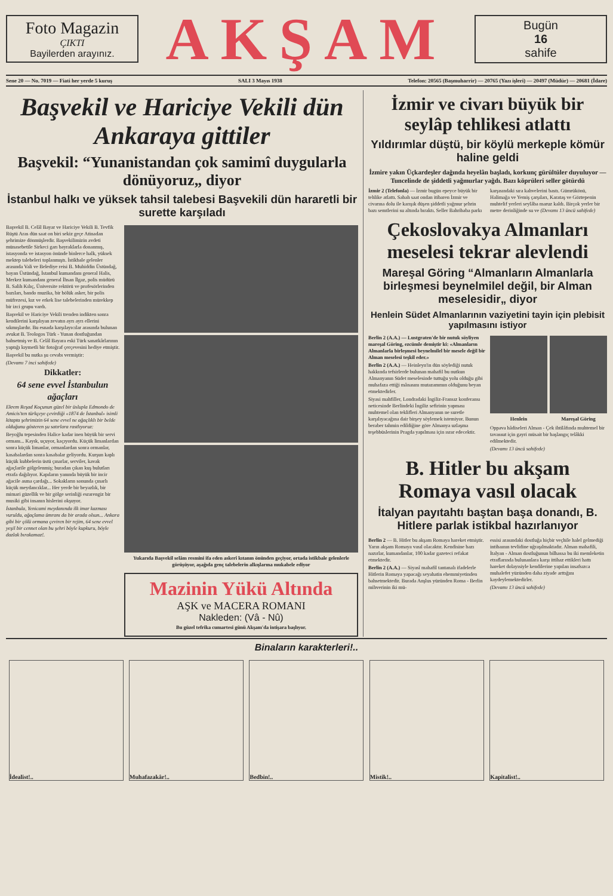Foto Magazin
ÇIKTI
Bayilerden arayınız.
AKŞAM
Bugün
16
sahife
Sene 20 — No. 7019 — Fiati her yerde 5 kuruş SALI 3 Mayıs 1938 Telefon: 20565 (Başmuharrir) — 20765 (Yazı işleri) — 20497 (Müdür) — 20681 (İdare)
Başvekil ve Hariciye Vekili dün Ankaraya gittiler
Başvekil: “Yunanistandan çok samimî duygularla dönüyoruz„ diyor
İstanbul halkı ve yüksek tahsil talebesi Başvekili dün hararetli bir surette karşıladı
Başvekil B. Celâl Bayar ve Hariciye Vekili B. Tevfik Rüştü Aras dün saat on biri sekiz geçe Atinadan şehrimize dönmüşlerdir. Başvekilimizin avdeti münasebetile Sirkeci garı bayraklarla donanmış, istasyonda ve istasyon önünde binlerce halk, yüksek mektep talebeleri toplanmıştı. İstikbale gelenler arasında Vali ve Belediye reisi B. Muhiddin Üstündağ, bayan Üstündağ, İstanbul kumandanı general Halis, Merkez kumandanı general İhsan İlgaz, polis müdürü B. Salih Kılıç, Üniversite rektörü ve profesörlerinden bazıları, bando muzika, bir bölük asker, bir polis müfrezesi, kız ve erkek lise talebelerinden mürekkep bir izci grupu vardı.
Başvekil ve Hariciye Vekili trenden indikten sonra kendilerini karşılıyan zevatın ayrı ayrı ellerini sıkmışlardır. Bu esnada karşılayıcılar arasında bulunan avukat B. Teologos Türk - Yunan dostluğundan bahsetmiş ve B. Celâl Bayara eski Türk sanatkârlarının yaptığı kıymetli bir fotoğraf çerçevesini hediye etmiştir.
Başvekil bu nutka şu cevabı vermiştir:
(Devamı 7 inci sahifede)
Dikkatler:
64 sene evvel İstanbulun ağaçları
Ekrem Reşad Koçunun güzel bir üslupla Edmondo de Amicis'ten türkçeye çevirdiği «1874 de İstanbul» isimli kitapta şehrimizin 64 sene evvel ne ağaçlıklı bir belde olduğunu gösteren şu satırlara rastlıyoruz:
Beyoğlu tepesinden Halice kadar inen büyük bir servi ormanı... Kayık, uçuyor, kaçıyordu. Küçük limanlardan sonra küçük limanlar, ormanlardan sonra ormanlar, kasabalardan sonra kasabalar geliyordu. Kurşun kaplı küçük kubbelerin üstü çınarlar, serviler, kavak ağaçlarile gölgelenmiş; buradan çıkan kuş bulutları etrafa dağılıyor. Kapıların yanında büyük bir incir ağacile asma çardağı... Sokakların sonunda çınarlı küçük meydancıklar... Her yerde bir beyazlık, bir mimari güzellik ve bir gölge serinliği esrarengiz bir musiki gibi insanın hislerini okşuyor.
İstanbula, Yenicami meydanında ilk imar kazması vuruldu, ağaçlama ümranı da bir arada olsun... Ankara gibi bir çölü ormana çeviren bir rejim, 64 sene evvel yeşil bir cennet olan bu şehri böyle kupkuru, böyle dazlak bırakamaz!.
Yukarıda Başvekil selâm resmini ifa eden askerî kıtanın önünden geçiyor, ortada istikbale gelenlerle görüşüyor, aşağıda genç talebelerin alkışlarına mukabele ediyor
Mazinin Yükü Altında
AŞK ve MACERA ROMANI
Nakleden: (Vâ - Nû)
Bu güzel tefrika cumartesi günü Akşam'da intişara başlıyor.
İzmir ve civarı büyük bir seylâp tehlikesi atlattı
Yıldırımlar düştü, bir köylü merkeple kömür haline geldi
İzmire yakın Üçkardeşler dağında heyelân başladı, korkunç gürültüler duyuluyor — Tuncelinde de şiddetli yağmurlar yağdı. Bazı köprüleri seller götürdü
İzmir 2 (Telefonla) — İzmir bugün epeyce büyük bir tehlike atlattı. Sabah saat ondan itibaren İzmir ve civarına dolu ile karışık düşen şiddetli yağmur şehrin bazı semtlerini su altında bıraktı. Seller Bahribaba parkı
karşısındaki sıra kahvelerini bastı. Gümrükönü, Halimağa ve Yemiş çarşıları, Karataş ve Göztepenin muhtelif yerleri seylâba maruz kaldı. Birçok yerler bir metre derinliğinde su ve (Devamı 13 üncü sahifede)
Çekoslovakya Almanları meselesi tekrar alevlendi
Mareşal Göring “Almanların Almanlarla birleşmesi beynelmilel değil, bir Alman meselesidir„ diyor
Henlein Südet Almanlarının vaziyetini tayin için plebisit yapılmasını istiyor
Berlin 2 (A.A.) — Lustgraten'de bir nutuk söyliyen mareşal Göring, ezcümle demiştir ki: «Almanların Almanlarla birleşmesi beynelmilel bir mesele değil bir Alman meselesi teşkil eder.»
Berlin 2 (A.A.) — Heinleyn'in dün söylediği nutuk hakkında tefsirlerde bulunan mahafil bu nutkun Almanyanın Südet meselesinde tuttuğu yolu olduğu gibi muhafaza ettiği mânasını mutazammın olduğunu beyan etmektedirler.
Siyasi mahfiller, Londradaki İngiliz-Fransız konferansı neticesinde Berlindeki İngiliz sefirinin yapması muhtemel olan teklifleri Almanyanın ne suretle karşılıyacağına dair birşey söylemek istemiyor. Bunun beraber tahmin edildiğine göre Almanya uzlaşma teşebbüslerinin Pragda yapılması için ısrar edecektir.
Henlein Mareşal Göring
Oppava hâdiseleri Alman - Çek ihtilâfında muhtemel bir tavassut için gayri müsait bir başlangıç telâkki edilmektedir.
(Devamı 13 üncü sahifede)
B. Hitler bu akşam Romaya vasıl olacak
İtalyan payıtahtı baştan başa donandı, B. Hitlere parlak istikbal hazırlanıyor
Berlin 2 — B. Hitler bu akşam Romaya hareket etmiştir. Yarın akşam Romaya vasıl olacaktır. Kendisine bazı nazırlar, kumandanlar, 100 kadar gazeteci refakat etmektedir.
Berlin 2 (A.A.) — Siyasî mahafil tantanalı ifadelerle Hitlerin Romaya yapacağı seyahatin ehemmiyetinden bahsetmektedir. Burada Anşlus yüzünden Roma - Berlin mihverinin iki mü-
essisi arasındaki dostluğa hiçbir veçhile halel gelmediği intibaının tevlidine uğraşılmaktadır. Alman mahafili, İtalyan - Alman dostluğunun bilhassa bu iki memleketin etraflarında bulunanlara karşı ittihaz ettikleri hattı hareket dolayısiyle kendilerine yapılan insafsızca muhalefet yüzünden daha ziyade arttığını kaydeylemektedirler.
(Devamı 13 üncü sahifede)
Binaların karakterleri!..
İdealist!.. Muhafazakâr!.. Bedbin!.. Mistik!.. Kapitalist!..